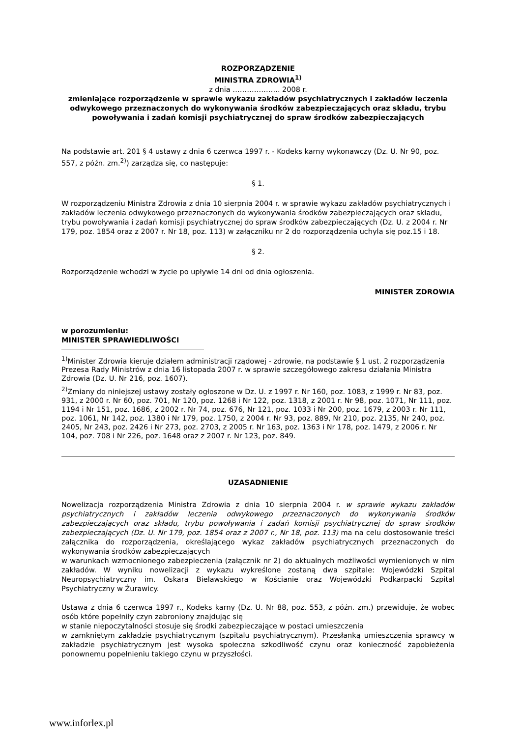ROZPORZĄDZENIE
MINISTRA ZDROWIA<sup>1)</sup>
z dnia ……………….. 2008 r.
zmieniające rozporządzenie w sprawie wykazu zakładów psychiatrycznych i zakładów leczenia odwykowego przeznaczonych do wykonywania środków zabezpieczających oraz składu, trybu powoływania i zadań komisji psychiatrycznej do spraw środków zabezpieczających
Na podstawie art. 201 § 4 ustawy z dnia 6 czerwca 1997 r. - Kodeks karny wykonawczy (Dz. U. Nr 90, poz. 557, z późn. zm.<sup>2)</sup>) zarządza się, co następuje:
§ 1.
W rozporządzeniu Ministra Zdrowia z dnia 10 sierpnia 2004 r. w sprawie wykazu zakładów psychiatrycznych i zakładów leczenia odwykowego przeznaczonych do wykonywania środków zabezpieczających oraz składu, trybu powoływania i zadań komisji psychiatrycznej do spraw środków zabezpieczających (Dz. U. z 2004 r. Nr 179, poz. 1854 oraz z 2007 r. Nr 18, poz. 113) w załączniku nr 2 do rozporządzenia uchyla się poz.15 i 18.
§ 2.
Rozporządzenie wchodzi w życie po upływie 14 dni od dnia ogłoszenia.
MINISTER ZDROWIA
w porozumieniu:
MINISTER SPRAWIEDLIWOŚCI
<sup>1)</sup> Minister Zdrowia kieruje działem administracji rządowej - zdrowie, na podstawie § 1 ust. 2 rozporządzenia Prezesa Rady Ministrów z dnia 16 listopada 2007 r. w sprawie szczegółowego zakresu działania Ministra Zdrowia (Dz. U. Nr 216, poz. 1607).
<sup>2)</sup> Zmiany do niniejszej ustawy zostały ogłoszone w Dz. U. z 1997 r. Nr 160, poz. 1083, z 1999 r. Nr 83, poz. 931, z 2000 r. Nr 60, poz. 701, Nr 120, poz. 1268 i Nr 122, poz. 1318, z 2001 r. Nr 98, poz. 1071, Nr 111, poz. 1194 i Nr 151, poz. 1686, z 2002 r. Nr 74, poz. 676, Nr 121, poz. 1033 i Nr 200, poz. 1679, z 2003 r. Nr 111, poz. 1061, Nr 142, poz. 1380 i Nr 179, poz. 1750, z 2004 r. Nr 93, poz. 889, Nr 210, poz. 2135, Nr 240, poz. 2405, Nr 243, poz. 2426 i Nr 273, poz. 2703, z 2005 r. Nr 163, poz. 1363 i Nr 178, poz. 1479, z 2006 r. Nr 104, poz. 708 i Nr 226, poz. 1648 oraz z 2007 r. Nr 123, poz. 849.
UZASADNIENIE
Nowelizacja rozporządzenia Ministra Zdrowia z dnia 10 sierpnia 2004 r. w sprawie wykazu zakładów psychiatrycznych i zakładów leczenia odwykowego przeznaczonych do wykonywania środków zabezpieczających oraz składu, trybu powoływania i zadań komisji psychiatrycznej do spraw środków zabezpieczających (Dz. U. Nr 179, poz. 1854 oraz z 2007 r., Nr 18, poz. 113) ma na celu dostosowanie treści załącznika do rozporządzenia, określającego wykaz zakładów psychiatrycznych przeznaczonych do wykonywania środków zabezpieczających
w warunkach wzmocnionego zabezpieczenia (załącznik nr 2) do aktualnych możliwości wymienionych w nim zakładów. W wyniku nowelizacji z wykazu wykreślone zostaną dwa szpitale: Wojewódzki Szpital Neuropsychiatryczny im. Oskara Bielawskiego w Kościanie oraz Wojewódzki Podkarpacki Szpital Psychiatryczny w Żurawicy.
Ustawa z dnia 6 czerwca 1997 r., Kodeks karny (Dz. U. Nr 88, poz. 553, z późn. zm.) przewiduje, że wobec osób które popełniły czyn zabroniony znajdując się
w stanie niepoczytalności stosuje się środki zabezpieczające w postaci umieszczenia
w zamkniętym zakładzie psychiatrycznym (szpitalu psychiatrycznym). Przesłanką umieszczenia sprawcy w zakładzie psychiatrycznym jest wysoka społeczna szkodliwość czynu oraz konieczność zapobieżenia ponownemu popełnieniu takiego czynu w przyszłości.
www.inforlex.pl